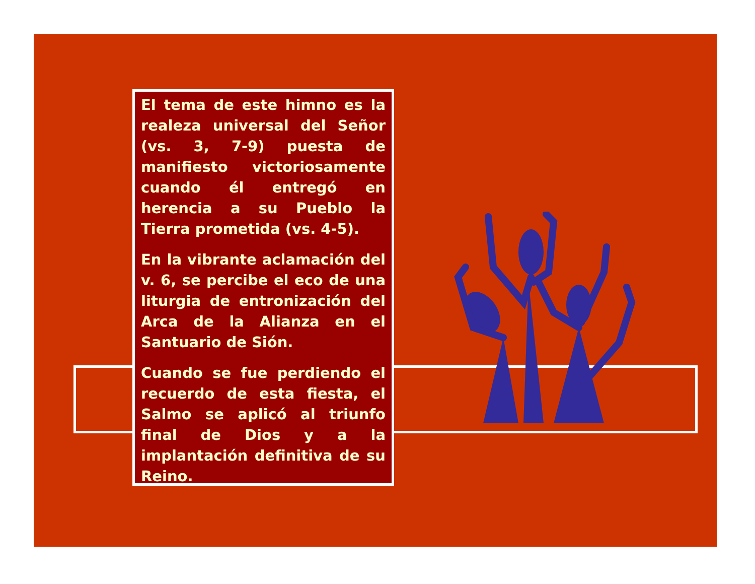El tema de este himno es la realeza universal del Señor (vs. 3, 7-9) puesta de manifiesto victoriosamente cuando él entregó en herencia a su Pueblo la Tierra prometida (vs. 4-5).
En la vibrante aclamación del v. 6, se percibe el eco de una liturgia de entronización del Arca de la Alianza en el Santuario de Sión.
Cuando se fue perdiendo el recuerdo de esta fiesta, el Salmo se aplicó al triunfo final de Dios y a la implantación definitiva de su Reino.